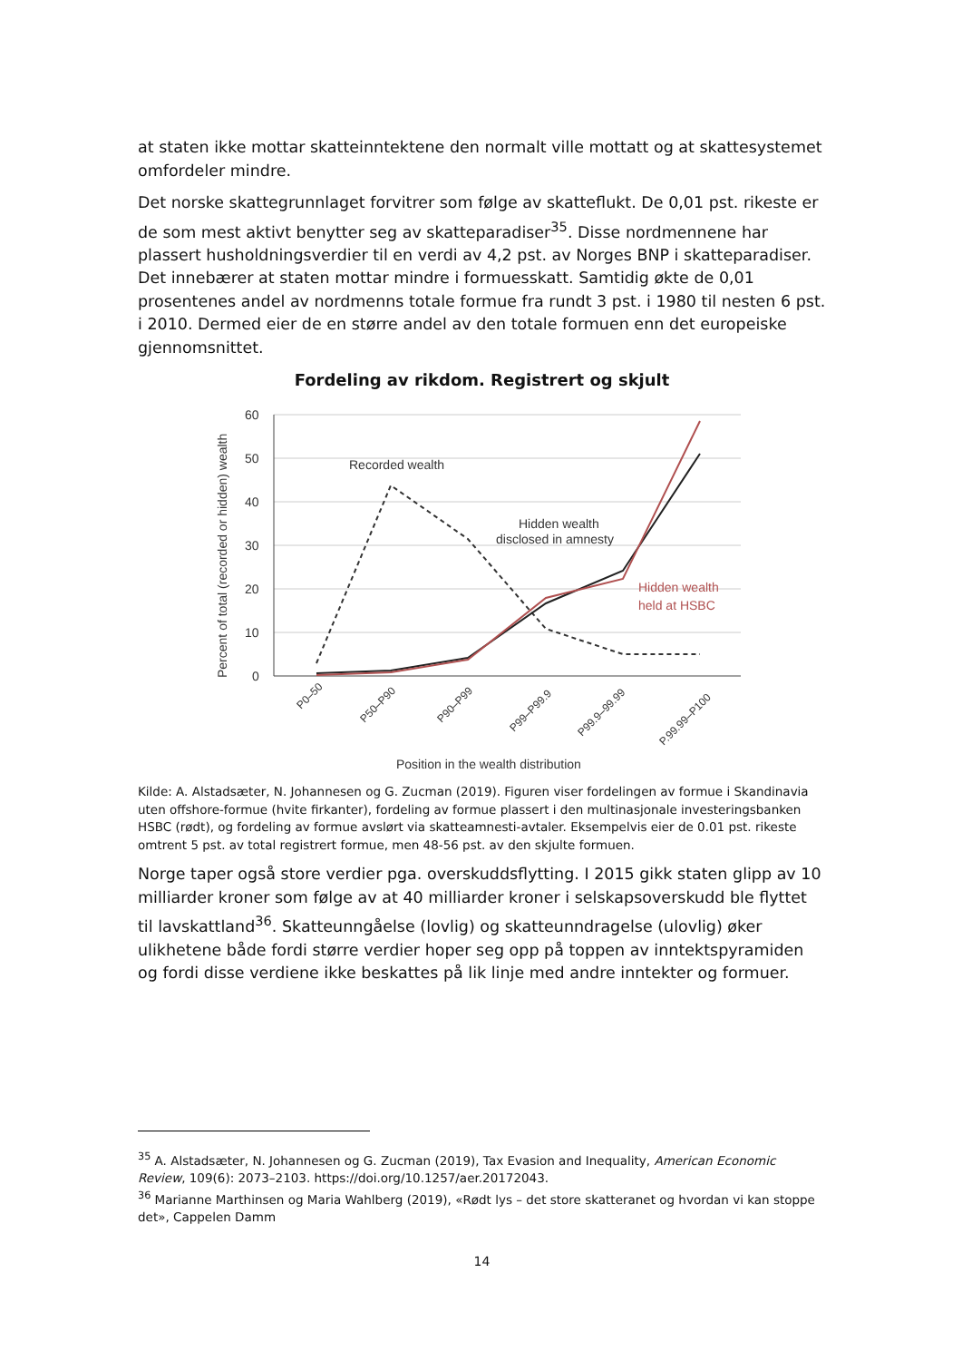at staten ikke mottar skatteinntektene den normalt ville mottatt og at skattesystemet omfordeler mindre.
Det norske skattegrunnlaget forvitrer som følge av skatteflukt. De 0,01 pst. rikeste er de som mest aktivt benytter seg av skatteparadiser<sup>35</sup>. Disse nordmennene har plassert husholdningsverdier til en verdi av 4,2 pst. av Norges BNP i skatteparadiser. Det innebærer at staten mottar mindre i formuesskatt. Samtidig økte de 0,01 prosentenes andel av nordmenns totale formue fra rundt 3 pst. i 1980 til nesten 6 pst. i 2010. Dermed eier de en større andel av den totale formuen enn det europeiske gjennomsnittet.
Fordeling av rikdom. Registrert og skjult
60
50
40
30
20
10
0
Percent of total (recorded or hidden) wealth
Recorded wealth
Hidden wealth
disclosed in amnesty
Hidden wealth
held at HSBC
P0–50
P50–P90
P90–P99
P99–P99.9
P99.9–99.99
P.99.99–P100
Position in the wealth distribution
Kilde: A. Alstadsæter, N. Johannesen og G. Zucman (2019). Figuren viser fordelingen av formue i Skandinavia uten offshore-formue (hvite firkanter), fordeling av formue plassert i den multinasjonale investeringsbanken HSBC (rødt), og fordeling av formue avslørt via skatteamnesti-avtaler. Eksempelvis eier de 0.01 pst. rikeste omtrent 5 pst. av total registrert formue, men 48-56 pst. av den skjulte formuen.
Norge taper også store verdier pga. overskuddsflytting. I 2015 gikk staten glipp av 10 milliarder kroner som følge av at 40 milliarder kroner i selskapsoverskudd ble flyttet til lavskattland<sup>36</sup>. Skatteunngåelse (lovlig) og skatteunndragelse (ulovlig) øker ulikhetene både fordi større verdier hoper seg opp på toppen av inntektspyramiden og fordi disse verdiene ikke beskattes på lik linje med andre inntekter og formuer.
<sup>35</sup> A. Alstadsæter, N. Johannesen og G. Zucman (2019), Tax Evasion and Inequality, American Economic Review, 109(6): 2073–2103. https://doi.org/10.1257/aer.20172043.
<sup>36</sup> Marianne Marthinsen og Maria Wahlberg (2019), «Rødt lys – det store skatteranet og hvordan vi kan stoppe det», Cappelen Damm
14